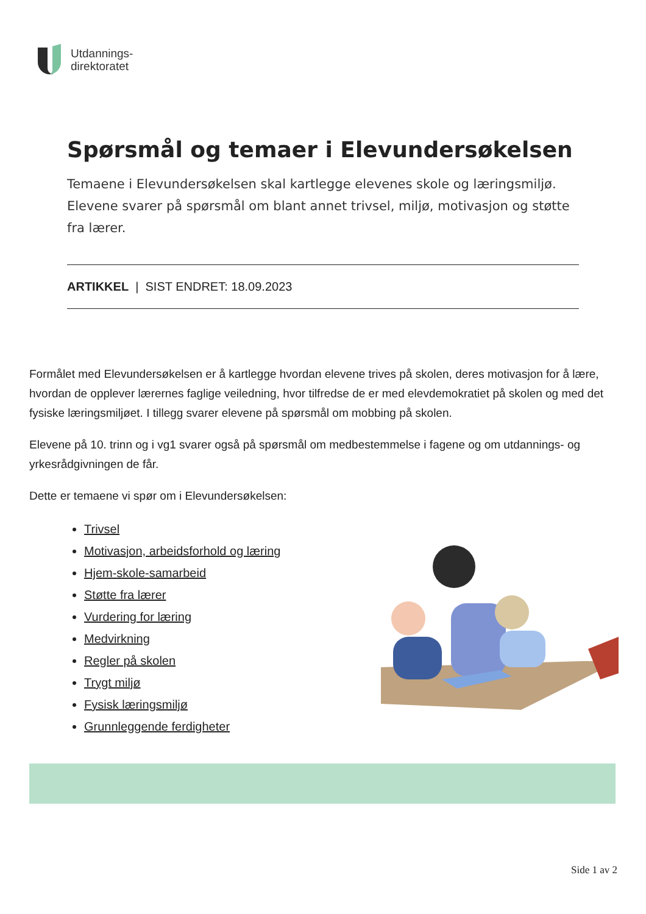Utdannings-
direktoratet
Spørsmål og temaer i Elevundersøkelsen
Temaene i Elevundersøkelsen skal kartlegge elevenes skole og læringsmiljø. Elevene svarer på spørsmål om blant annet trivsel, miljø, motivasjon og støtte fra lærer.
ARTIKKEL | SIST ENDRET: 18.09.2023
Formålet med Elevundersøkelsen er å kartlegge hvordan elevene trives på skolen, deres motivasjon for å lære, hvordan de opplever lærernes faglige veiledning, hvor tilfredse de er med elevdemokratiet på skolen og med det fysiske læringsmiljøet. I tillegg svarer elevene på spørsmål om mobbing på skolen.
Elevene på 10. trinn og i vg1 svarer også på spørsmål om medbestemmelse i fagene og om utdannings- og yrkesrådgivningen de får.
Dette er temaene vi spør om i Elevundersøkelsen:
Trivsel
Motivasjon, arbeidsforhold og læring
Hjem-skole-samarbeid
Støtte fra lærer
Vurdering for læring
Medvirkning
Regler på skolen
Trygt miljø
Fysisk læringsmiljø
Grunnleggende ferdigheter
Side 1 av 2